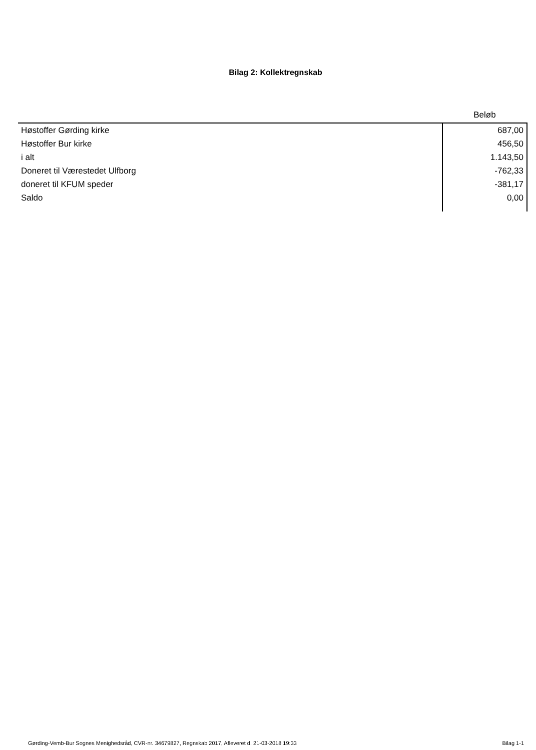Bilag 2: Kollektregnskab
| | Beløb |
| --- | --- |
| Høstoffer Gørding kirke | 687,00 |
| Høstoffer Bur kirke | 456,50 |
| i alt | 1.143,50 |
| Doneret til Værestedet Ulfborg | -762,33 |
| doneret til KFUM speder | -381,17 |
| Saldo | 0,00 |
Gørding-Vemb-Bur Sognes Menighedsråd, CVR-nr. 34679827, Regnskab 2017, Afleveret d. 21-03-2018 19:33 Bilag 1-1